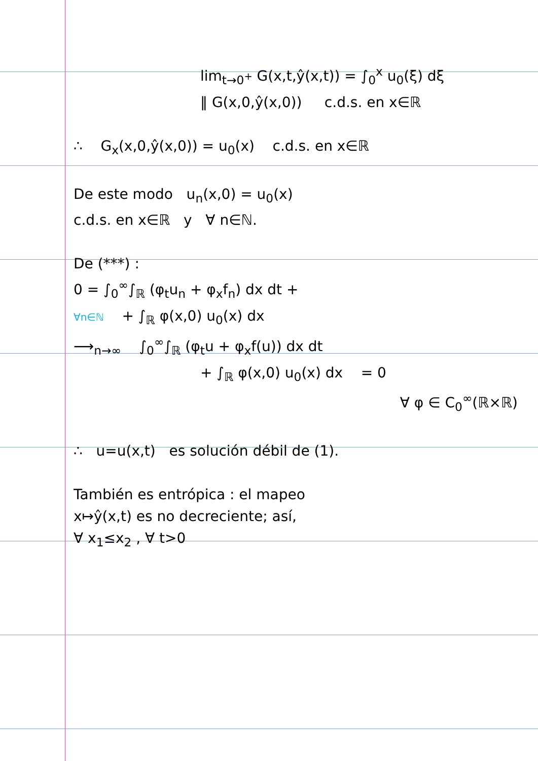lim<sub>t→0<sup>+</sup></sub> G(x,t,ŷ(x,t)) = ∫<sub>0</sub><sup>x</sup> u<sub>0</sub>(ξ) dξ
‖ G(x,0,ŷ(x,0)) c.d.s. en x∈ℝ
∴ G<sub>x</sub>(x,0,ŷ(x,0)) = u<sub>0</sub>(x) c.d.s. en x∈ℝ
De este modo u<sub>n</sub>(x,0) = u<sub>0</sub>(x)
c.d.s. en x∈ℝ y ∀ n∈ℕ.
De (***) :
0 = ∫<sub>0</sub><sup>∞</sup>∫<sub>ℝ</sub> (φ<sub>t</sub>u<sub>n</sub> + φ<sub>x</sub>f<sub>n</sub>) dx dt +
∀n∈ℕ + ∫<sub>ℝ</sub> φ(x,0) u<sub>0</sub>(x) dx
⟶<sub>n→∞</sub> ∫<sub>0</sub><sup>∞</sup>∫<sub>ℝ</sub> (φ<sub>t</sub>u + φ<sub>x</sub>f(u)) dx dt
+ ∫<sub>ℝ</sub> φ(x,0) u<sub>0</sub>(x) dx = 0
∀ φ ∈ C<sub>0</sub><sup>∞</sup>(ℝ×ℝ)
∴ u=u(x,t) es solución débil de (1).
También es entrópica : el mapeo
x↦ŷ(x,t) es no decreciente; así,
∀ x<sub>1</sub>≤x<sub>2</sub> , ∀ t>0